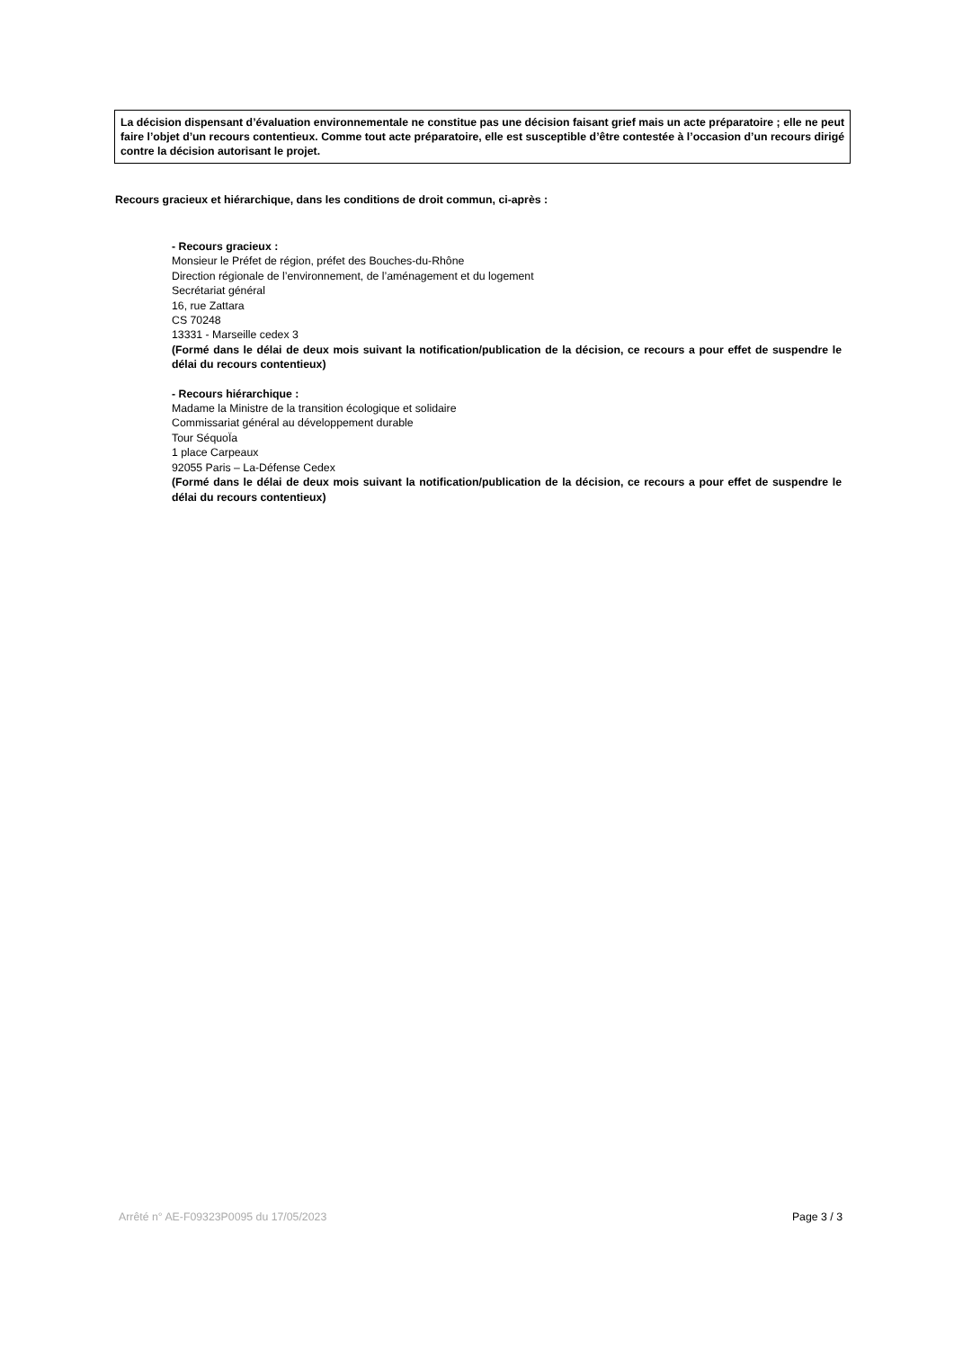La décision dispensant d’évaluation environnementale ne constitue pas une décision faisant grief mais un acte préparatoire ; elle ne peut faire l’objet d’un recours contentieux. Comme tout acte préparatoire, elle est susceptible d’être contestée à l’occasion d’un recours dirigé contre la décision autorisant le projet.
Recours gracieux et hiérarchique, dans les conditions de droit commun, ci-après :
- Recours gracieux :
Monsieur le Préfet de région, préfet des Bouches-du-Rhône
Direction régionale de l’environnement, de l’aménagement et du logement
Secrétariat général
16, rue Zattara
CS 70248
13331 - Marseille cedex 3
(Formé dans le délai de deux mois suivant la notification/publication de la décision, ce recours a pour effet de suspendre le délai du recours contentieux)
- Recours hiérarchique :
Madame la Ministre de la transition écologique et solidaire
Commissariat général au développement durable
Tour SéquoÏa
1 place Carpeaux
92055 Paris – La-Défense Cedex
(Formé dans le délai de deux mois suivant la notification/publication de la décision, ce recours a pour effet de suspendre le délai du recours contentieux)
Arrêté n° AE-F09323P0095 du 17/05/2023 Page 3 / 3